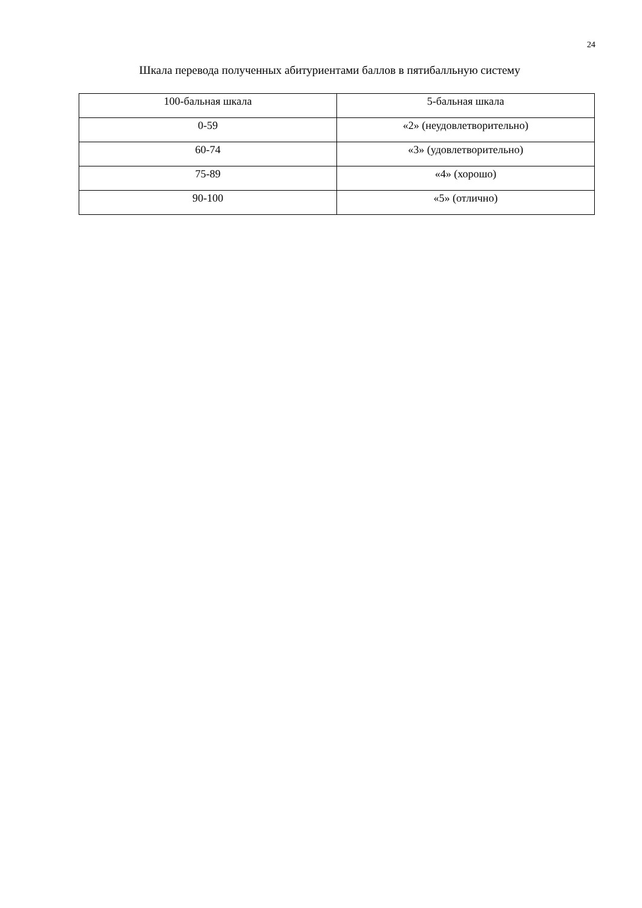24
Шкала перевода полученных абитуриентами баллов в пятибалльную систему
| 100-бальная шкала | 5-бальная шкала |
| --- | --- |
| 0-59 | «2» (неудовлетворительно) |
| 60-74 | «3» (удовлетворительно) |
| 75-89 | «4» (хорошо) |
| 90-100 | «5» (отлично) |